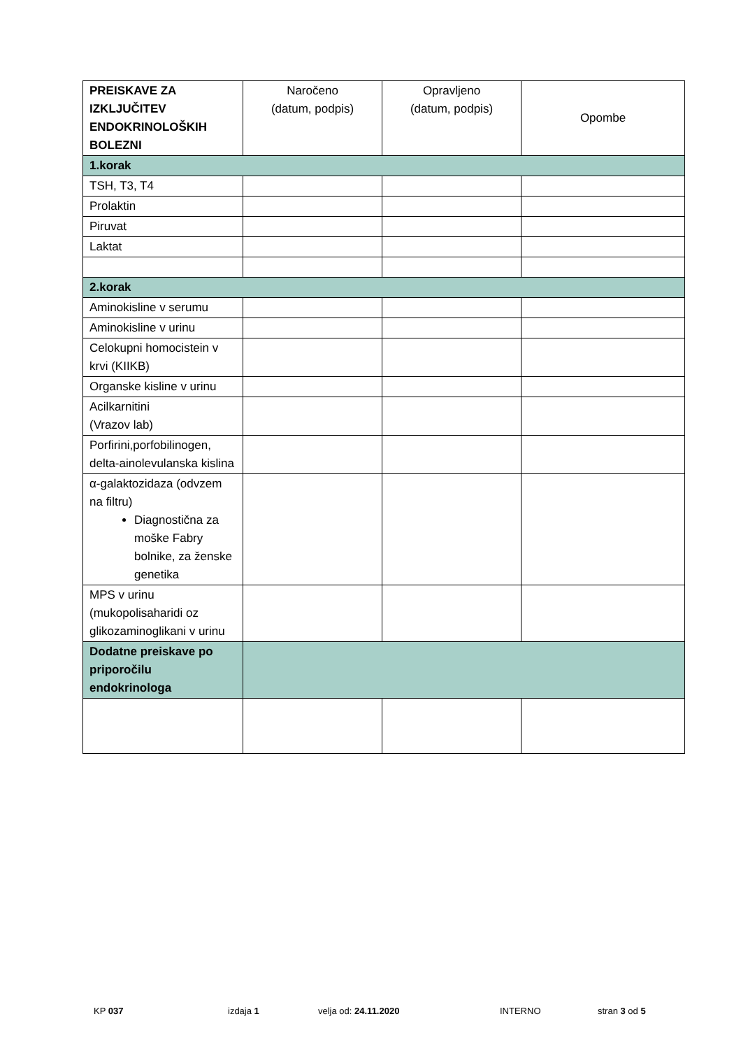| PREISKAVE ZA IZKLJUČITEV ENDOKRINOLOŠKIH BOLEZNI | Naročeno (datum, podpis) | Opravljeno (datum, podpis) | Opombe |
| --- | --- | --- | --- |
| 1.korak | | | |
| TSH, T3, T4 | | | |
| Prolaktin | | | |
| Piruvat | | | |
| Laktat | | | |
| 2.korak | | | |
| Aminokisline v serumu | | | |
| Aminokisline v urinu | | | |
| Celokupni homocistein v krvi (KIIKB) | | | |
| Organske kisline v urinu | | | |
| Acilkarnitini (Vrazov lab) | | | |
| Porfirini,porfobilinogen, delta-ainolevulanska kislina | | | |
| α-galaktozidaza (odvzem na filtru) Diagnostična za moške Fabry bolnike, za ženske genetika | | | |
| MPS v urinu (mukopolisaharidi oz glikozaminoglikani v urinu | | | |
| Dodatne preiskave po priporočilu endokrinologa | | | |
KP 037 izdaja 1 velja od: 24.11.2020 INTERNO stran 3 od 5